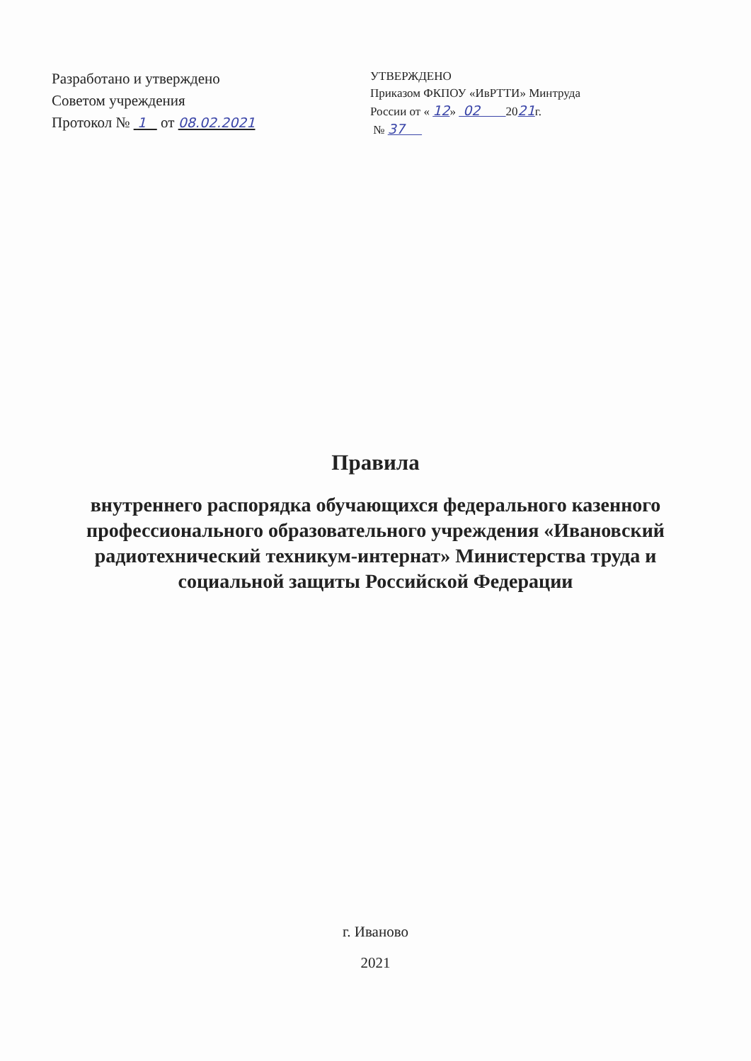Разработано и утверждено
Советом учреждения
Протокол № 1 от 08.02.2021
УТВЕРЖДЕНО
Приказом ФКПОУ «ИвРТТИ» Минтруда
России от « 12» 02 2021г.
№ 37
Правила
внутреннего распорядка обучающихся федерального казенного профессионального образовательного учреждения «Ивановский радиотехнический техникум-интернат» Министерства труда и социальной защиты Российской Федерации
г. Иваново
2021